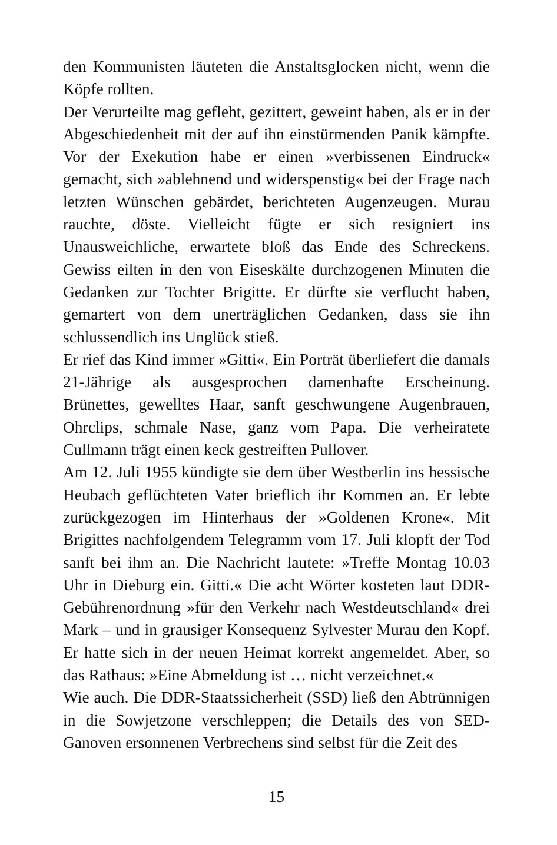den Kommunisten läuteten die Anstaltsglocken nicht, wenn die Köpfe rollten.
Der Verurteilte mag gefleht, gezittert, geweint haben, als er in der Abgeschiedenheit mit der auf ihn einstürmenden Panik kämpfte. Vor der Exekution habe er einen »verbissenen Eindruck« gemacht, sich »ablehnend und widerspenstig« bei der Frage nach letzten Wünschen gebärdet, berichteten Augenzeugen. Murau rauchte, döste. Vielleicht fügte er sich resigniert ins Unausweichliche, erwartete bloß das Ende des Schreckens. Gewiss eilten in den von Eiseskälte durchzogenen Minuten die Gedanken zur Tochter Brigitte. Er dürfte sie verflucht haben, gemartert von dem unerträglichen Gedanken, dass sie ihn schlussendlich ins Unglück stieß.
Er rief das Kind immer »Gitti«. Ein Porträt überliefert die damals 21-Jährige als ausgesprochen damenhafte Erscheinung. Brünettes, gewelltes Haar, sanft geschwungene Augenbrauen, Ohrclips, schmale Nase, ganz vom Papa. Die verheiratete Cullmann trägt einen keck gestreiften Pullover.
Am 12. Juli 1955 kündigte sie dem über Westberlin ins hessische Heubach geflüchteten Vater brieflich ihr Kommen an. Er lebte zurückgezogen im Hinterhaus der »Goldenen Krone«. Mit Brigittes nachfolgendem Telegramm vom 17. Juli klopft der Tod sanft bei ihm an. Die Nachricht lautete: »Treffe Montag 10.03 Uhr in Dieburg ein. Gitti.« Die acht Wörter kosteten laut DDR-Gebührenordnung »für den Verkehr nach Westdeutschland« drei Mark – und in grausiger Konsequenz Sylvester Murau den Kopf. Er hatte sich in der neuen Heimat korrekt angemeldet. Aber, so das Rathaus: »Eine Abmeldung ist … nicht verzeichnet.«
Wie auch. Die DDR-Staatssicherheit (SSD) ließ den Abtrünnigen in die Sowjetzone verschleppen; die Details des von SED-Ganoven ersonnenen Verbrechens sind selbst für die Zeit des
15